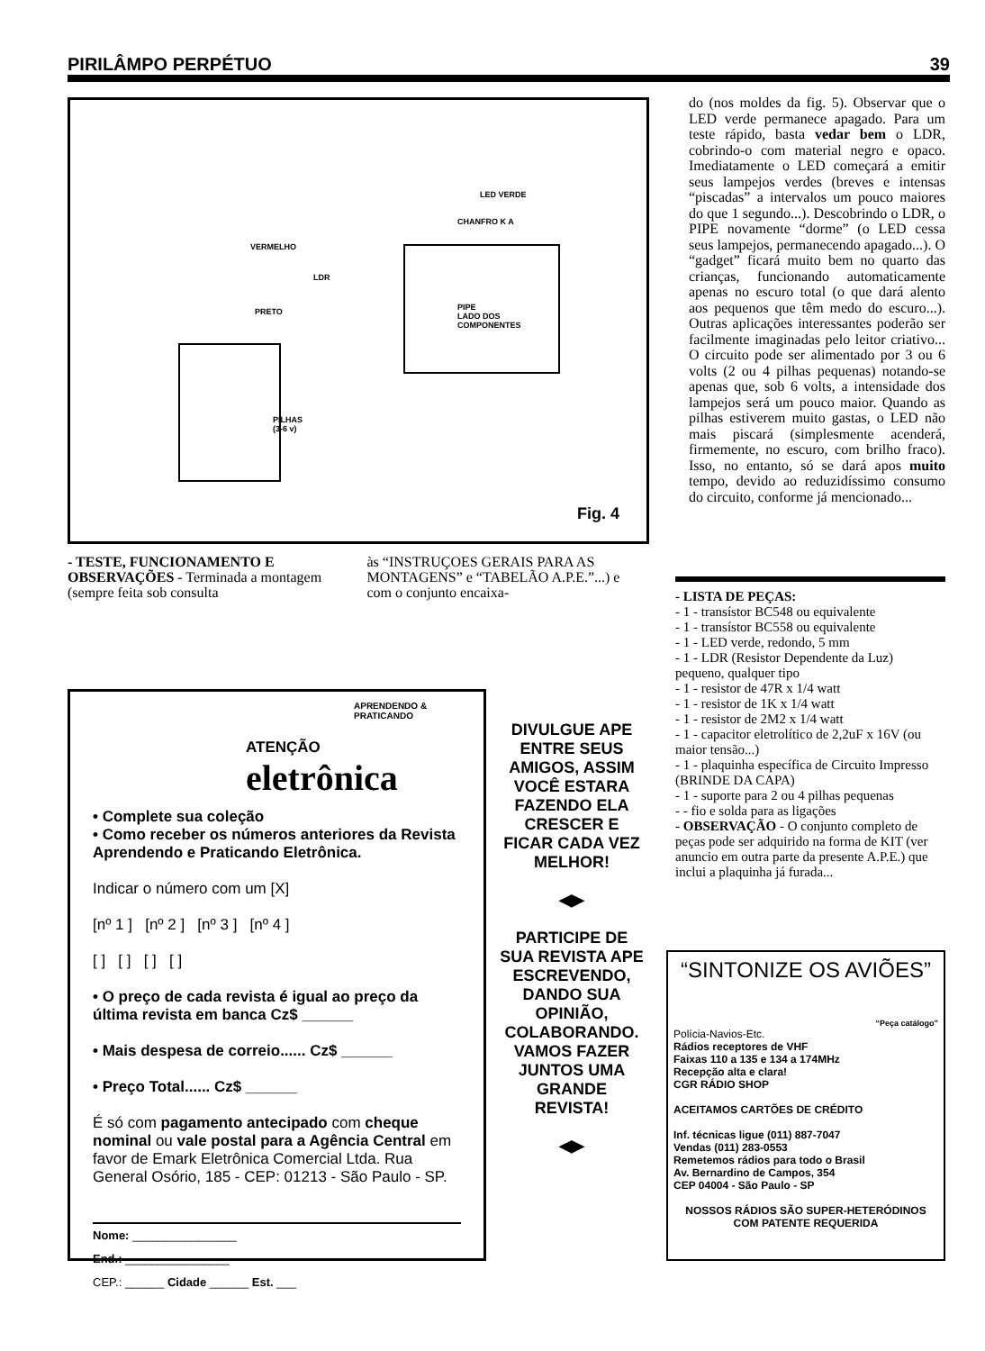PIRILÂMPO PERPÉTUO 39
LED VERDE
CHANFRO K A
VERMELHO
LDR
PRETO PIPE
LADO DOS
COMPONENTES
PILHAS
(3-6 v)
Fig. 4
do (nos moldes da fig. 5). Observar que o LED verde permanece apagado. Para um teste rápido, basta vedar bem o LDR, cobrindo-o com material negro e opaco. Imediatamente o LED começará a emitir seus lampejos verdes (breves e intensas “piscadas” a intervalos um pouco maiores do que 1 segundo...). Descobrindo o LDR, o PIPE novamente “dorme” (o LED cessa seus lampejos, permanecendo apagado...). O “gadget” ficará muito bem no quarto das crianças, funcionando automaticamente apenas no escuro total (o que dará alento aos pequenos que têm medo do escuro...). Outras aplicações interessantes poderão ser facilmente imaginadas pelo leitor criativo... O circuito pode ser alimentado por 3 ou 6 volts (2 ou 4 pilhas pequenas) notando-se apenas que, sob 6 volts, a intensidade dos lampejos será um pouco maior. Quando as pilhas estiverem muito gastas, o LED não mais piscará (simplesmente acenderá, firmemente, no escuro, com brilho fraco). Isso, no entanto, só se dará apos muito tempo, devido ao reduzidíssimo consumo do circuito, conforme já mencionado...
- TESTE, FUNCIONAMENTO E OBSERVAÇÕES - Terminada a montagem (sempre feita sob consulta
às “INSTRUÇOES GERAIS PARA AS MONTAGENS” e “TABELÃO A.P.E.”...) e com o conjunto encaixa-
- LISTA DE PEÇAS:
- 1 - transístor BC548 ou equivalente
- 1 - transístor BC558 ou equivalente
- 1 - LED verde, redondo, 5 mm
- 1 - LDR (Resistor Dependente da Luz) pequeno, qualquer tipo
- 1 - resistor de 47R x 1/4 watt
- 1 - resistor de 1K x 1/4 watt
- 1 - resistor de 2M2 x 1/4 watt
- 1 - capacitor eletrolítico de 2,2uF x 16V (ou maior tensão...)
- 1 - plaquinha específica de Circuito Impresso (BRINDE DA CAPA)
- 1 - suporte para 2 ou 4 pilhas pequenas
- - fio e solda para as ligações
- OBSERVAÇÃO - O conjunto completo de peças pode ser adquirido na forma de KIT (ver anuncio em outra parte da presente A.P.E.) que inclui a plaquinha já furada...
APRENDENDO & PRATICANDO
ATENÇÃO eletrônica
• Complete sua coleção
• Como receber os números anteriores da Revista Aprendendo e Praticando Eletrônica.
Indicar o número com um [X]
[nº 1 ] [nº 2 ] [nº 3 ] [nº 4 ]
[ ] [ ] [ ] [ ]
• O preço de cada revista é igual ao preço da última revista em banca Cz$ ______
• Mais despesa de correio...... Cz$ ______
• Preço Total...... Cz$ ______
É só com pagamento antecipado com cheque nominal ou vale postal para a Agência Central em favor de Emark Eletrônica Comercial Ltda. Rua General Osório, 185 - CEP: 01213 - São Paulo - SP.
Nome: ________________
End.: ________________
CEP.: ______ Cidade ______ Est. ___
DIVULGUE APE ENTRE SEUS AMIGOS, ASSIM VOCÊ ESTARA FAZENDO ELA CRESCER E FICAR CADA VEZ MELHOR!
◀▶
PARTICIPE DE SUA REVISTA APE ESCREVENDO, DANDO SUA OPINIÃO, COLABORANDO. VAMOS FAZER JUNTOS UMA GRANDE REVISTA!
◀▶
“SINTONIZE OS AVIÕES”
“Peça catálogo”
Polícia-Navios-Etc.
Rádios receptores de VHF
Faixas 110 a 135 e 134 a 174MHz
Recepção alta e clara!
CGR RÁDIO SHOP
ACEITAMOS CARTÕES DE CRÉDITO
Inf. técnicas ligue (011) 887-7047
Vendas (011) 283-0553
Remetemos rádios para todo o Brasil
Av. Bernardino de Campos, 354
CEP 04004 - São Paulo - SP
NOSSOS RÁDIOS SÃO SUPER-HETERÓDINOS COM PATENTE REQUERIDA